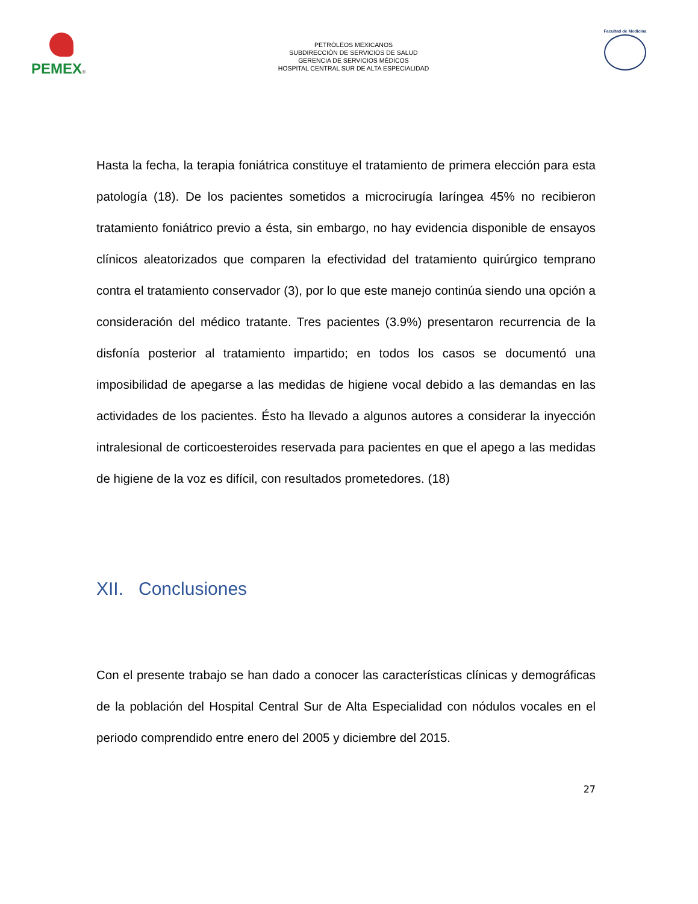PEMEX®
PETRÓLEOS MEXICANOS
SUBDIRECCIÓN DE SERVICIOS DE SALUD
GERENCIA DE SERVICIOS MÉDICOS
HOSPITAL CENTRAL SUR DE ALTA ESPECIALIDAD
Facultad de Medicina
Hasta la fecha, la terapia foniátrica constituye el tratamiento de primera elección para esta patología (18). De los pacientes sometidos a microcirugía laríngea 45% no recibieron tratamiento foniátrico previo a ésta, sin embargo, no hay evidencia disponible de ensayos clínicos aleatorizados que comparen la efectividad del tratamiento quirúrgico temprano contra el tratamiento conservador (3), por lo que este manejo continúa siendo una opción a consideración del médico tratante. Tres pacientes (3.9%) presentaron recurrencia de la disfonía posterior al tratamiento impartido; en todos los casos se documentó una imposibilidad de apegarse a las medidas de higiene vocal debido a las demandas en las actividades de los pacientes. Ésto ha llevado a algunos autores a considerar la inyección intralesional de corticoesteroides reservada para pacientes en que el apego a las medidas de higiene de la voz es difícil, con resultados prometedores. (18)
XII. Conclusiones
Con el presente trabajo se han dado a conocer las características clínicas y demográficas de la población del Hospital Central Sur de Alta Especialidad con nódulos vocales en el periodo comprendido entre enero del 2005 y diciembre del 2015.
27